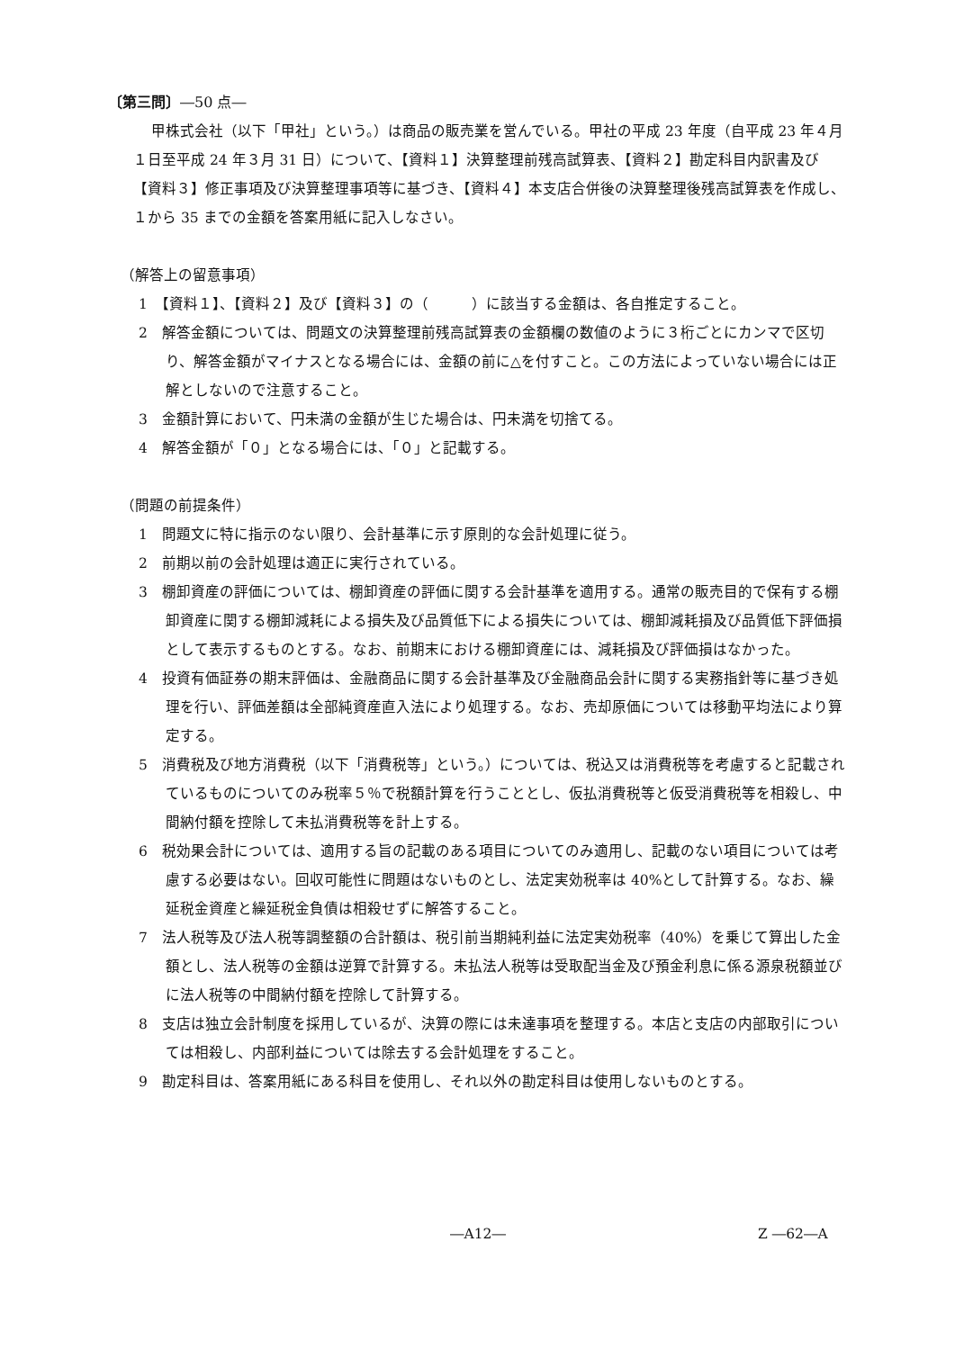〔第三問〕―50 点―
甲株式会社（以下「甲社」という。）は商品の販売業を営んでいる。甲社の平成 23 年度（自平成 23 年４月１日至平成 24 年３月 31 日）について、【資料１】決算整理前残高試算表、【資料２】勘定科目内訳書及び【資料３】修正事項及び決算整理事項等に基づき、【資料４】本支店合併後の決算整理後残高試算表を作成し、１から 35 までの金額を答案用紙に記入しなさい。
（解答上の留意事項）
1　【資料１】、【資料２】及び【資料３】の（　　　）に該当する金額は、各自推定すること。
2　解答金額については、問題文の決算整理前残高試算表の金額欄の数値のように３桁ごとにカンマで区切り、解答金額がマイナスとなる場合には、金額の前に△を付すこと。この方法によっていない場合には正解としないので注意すること。
3　金額計算において、円未満の金額が生じた場合は、円未満を切捨てる。
4　解答金額が「０」となる場合には、「０」と記載する。
（問題の前提条件）
1　問題文に特に指示のない限り、会計基準に示す原則的な会計処理に従う。
2　前期以前の会計処理は適正に実行されている。
3　棚卸資産の評価については、棚卸資産の評価に関する会計基準を適用する。通常の販売目的で保有する棚卸資産に関する棚卸減耗による損失及び品質低下による損失については、棚卸減耗損及び品質低下評価損として表示するものとする。なお、前期末における棚卸資産には、減耗損及び評価損はなかった。
4　投資有価証券の期末評価は、金融商品に関する会計基準及び金融商品会計に関する実務指針等に基づき処理を行い、評価差額は全部純資産直入法により処理する。なお、売却原価については移動平均法により算定する。
5　消費税及び地方消費税（以下「消費税等」という。）については、税込又は消費税等を考慮すると記載されているものについてのみ税率５％で税額計算を行うこととし、仮払消費税等と仮受消費税等を相殺し、中間納付額を控除して未払消費税等を計上する。
6　税効果会計については、適用する旨の記載のある項目についてのみ適用し、記載のない項目については考慮する必要はない。回収可能性に問題はないものとし、法定実効税率は 40%として計算する。なお、繰延税金資産と繰延税金負債は相殺せずに解答すること。
7　法人税等及び法人税等調整額の合計額は、税引前当期純利益に法定実効税率（40%）を乗じて算出した金額とし、法人税等の金額は逆算で計算する。未払法人税等は受取配当金及び預金利息に係る源泉税額並びに法人税等の中間納付額を控除して計算する。
8　支店は独立会計制度を採用しているが、決算の際には未達事項を整理する。本店と支店の内部取引については相殺し、内部利益については除去する会計処理をすること。
9　勘定科目は、答案用紙にある科目を使用し、それ以外の勘定科目は使用しないものとする。
―A12― Z ―62―A